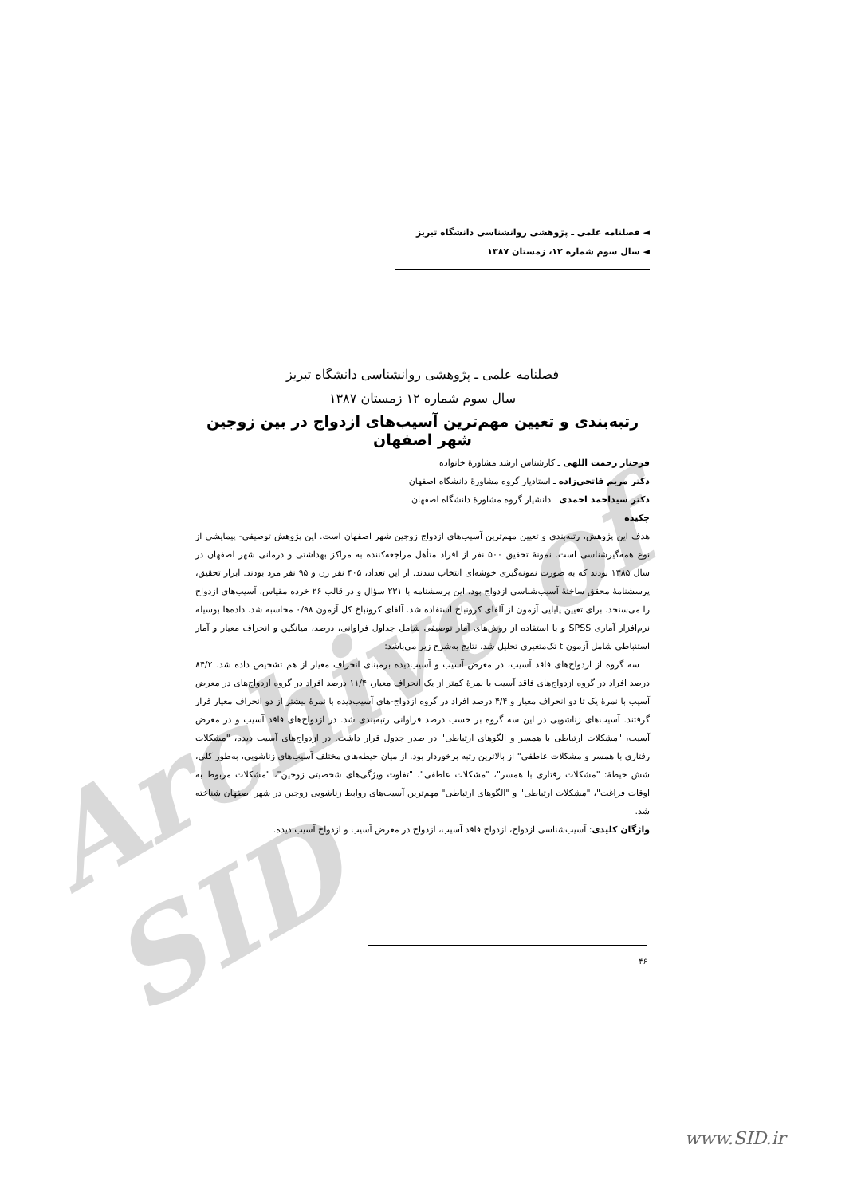Archive of SID
◄ فصلنامه علمی ـ پژوهشی روانشناسی دانشگاه تبریز
◄ سال سوم شماره ۱۲، زمستان ۱۳۸۷
فصلنامه علمی ـ پژوهشی روانشناسی دانشگاه تبریز
سال سوم شماره ۱۲ زمستان ۱۳۸۷
رتبه‌بندی و تعیین مهم‌ترین آسیب‌های ازدواج در بین زوجین شهر اصفهان
فرحناز رحمت اللهی ـ کارشناس ارشد مشاورهٔ خانواده
دکتر مریم فاتحی‌زاده ـ استادیار گروه مشاورهٔ دانشگاه اصفهان
دکتر سیداحمد احمدی ـ دانشیار گروه مشاورهٔ دانشگاه اصفهان
چکیده
هدف این پژوهش، رتبه‌بندی و تعیین مهم‌ترین آسیب‌های ازدواج زوجین شهر اصفهان است. این پژوهش توصیفی- پیمایشی از نوع همه‌گیرشناسی است. نمونهٔ تحقیق ۵۰۰ نفر از افراد متأهل مراجعه‌کننده به مراکز بهداشتی و درمانی شهر اصفهان در سال ۱۳۸۵ بودند که به صورت نمونه‌گیری خوشه‌ای انتخاب شدند. از این تعداد، ۴۰۵ نفر زن و ۹۵ نفر مرد بودند. ابزار تحقیق، پرسشنامهٔ محقق ساختهٔ آسیب‌شناسی ازدواج بود. این پرسشنامه با ۲۳۱ سؤال و در قالب ۲۶ خرده مقیاس، آسیب‌های ازدواج را می‌سنجد. برای تعیین پایایی آزمون از آلفای کرونباخ استفاده شد. آلفای کرونباخ کل آزمون ۰/۹۸ محاسبه شد. داده‌ها بوسیله نرم‌افزار آماری SPSS و با استفاده از روش‌های آمار توصیفی شامل جداول فراوانی، درصد، میانگین و انحراف معیار و آمار استنباطی شامل آزمون t تک‌متغیری تحلیل شد. نتایج به‌شرح زیر می‌باشد:
سه گروه از ازدواج‌های فاقد آسیب، در معرض آسیب و آسیب‌دیده برمبنای انحراف معیار از هم تشخیص داده شد. ۸۴/۲ درصد افراد در گروه ازدواج‌های فاقد آسیب با نمرهٔ کمتر از یک انحراف معیار، ۱۱/۴ درصد افراد در گروه ازدواج‌های در معرض آسیب با نمرهٔ یک تا دو انحراف معیار و ۴/۴ درصد افراد در گروه ازدواج-های آسیب‌دیده با نمرهٔ بیشتر از دو انحراف معیار قرار گرفتند. آسیب‌های زناشویی در این سه گروه بر حسب درصد فراوانی رتبه‌بندی شد. در ازدواج‌های فاقد آسیب و در معرض آسیب، "مشکلات ارتباطی با همسر و الگوهای ارتباطی" در صدر جدول قرار داشت. در ازدواج‌های آسیب دیده، "مشکلات رفتاری با همسر و مشکلات عاطفی" از بالاترین رتبه برخوردار بود. از میان حیطه‌های مختلف آسیب‌های زناشویی، به‌طور کلی، شش حیطهٔ: "مشکلات رفتاری با همسر"، "مشکلات عاطفی"، "تفاوت ویژگی‌های شخصیتی زوجین"، "مشکلات مربوط به اوقات فراغت"، "مشکلات ارتباطی" و "الگوهای ارتباطی" مهم‌ترین آسیب‌های روابط زناشویی زوجین در شهر اصفهان شناخته شد.
واژگان کلیدی: آسیب‌شناسی ازدواج، ازدواج فاقد آسیب، ازدواج در معرض آسیب و ازدواج آسیب دیده.
۴۶
www.SID.ir